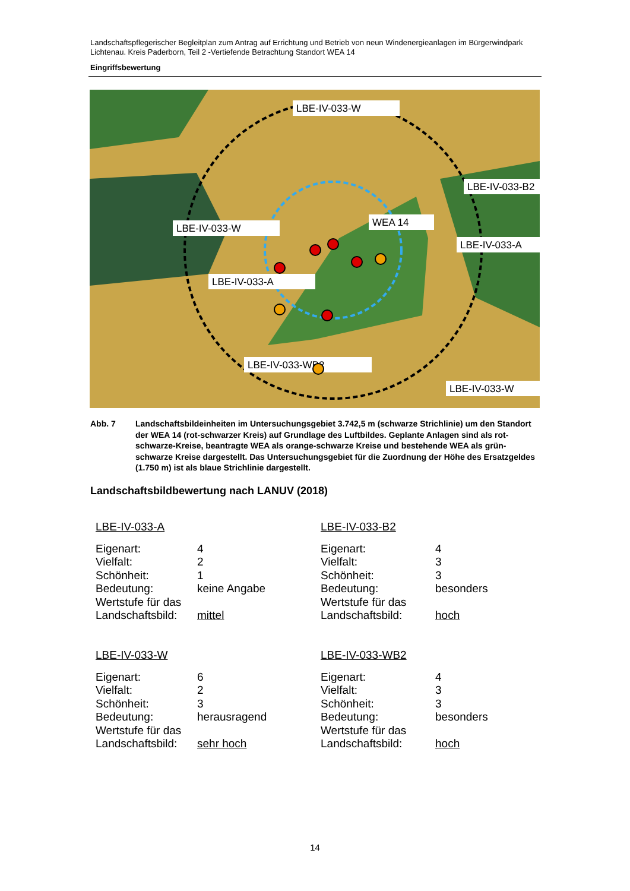Landschaftspflegerischer Begleitplan zum Antrag auf Errichtung und Betrieb von neun Windenergieanlagen im Bürgerwindpark Lichtenau. Kreis Paderborn, Teil 2 -Vertiefende Betrachtung Standort WEA 14
Eingriffsbewertung
LBE-IV-033-W
LBE-IV-033-W
WEA 14
LBE-IV-033-A
LBE-IV-033-WB2
LBE-IV-033-W
LBE-IV-033-B2
LBE-IV-033-A
Abb. 7 Landschaftsbildeinheiten im Untersuchungsgebiet 3.742,5 m (schwarze Strichlinie) um den Standort der WEA 14 (rot-schwarzer Kreis) auf Grundlage des Luftbildes. Geplante Anlagen sind als rot-schwarze-Kreise, beantragte WEA als orange-schwarze Kreise und bestehende WEA als grün-schwarze Kreise dargestellt. Das Untersuchungsgebiet für die Zuordnung der Höhe des Ersatzgeldes (1.750 m) ist als blaue Strichlinie dargestellt.
Landschaftsbildbewertung nach LANUV (2018)
LBE-IV-033-A
| Eigenart: | 4 |
| Vielfalt: | 2 |
| Schönheit: | 1 |
| Bedeutung: | keine Angabe |
| Wertstufe für das Landschaftsbild: | mittel |
LBE-IV-033-B2
| Eigenart: | 4 |
| Vielfalt: | 3 |
| Schönheit: | 3 |
| Bedeutung: | besonders |
| Wertstufe für das Landschaftsbild: | hoch |
LBE-IV-033-W
| Eigenart: | 6 |
| Vielfalt: | 2 |
| Schönheit: | 3 |
| Bedeutung: | herausragend |
| Wertstufe für das Landschaftsbild: | sehr hoch |
LBE-IV-033-WB2
| Eigenart: | 4 |
| Vielfalt: | 3 |
| Schönheit: | 3 |
| Bedeutung: | besonders |
| Wertstufe für das Landschaftsbild: | hoch |
14